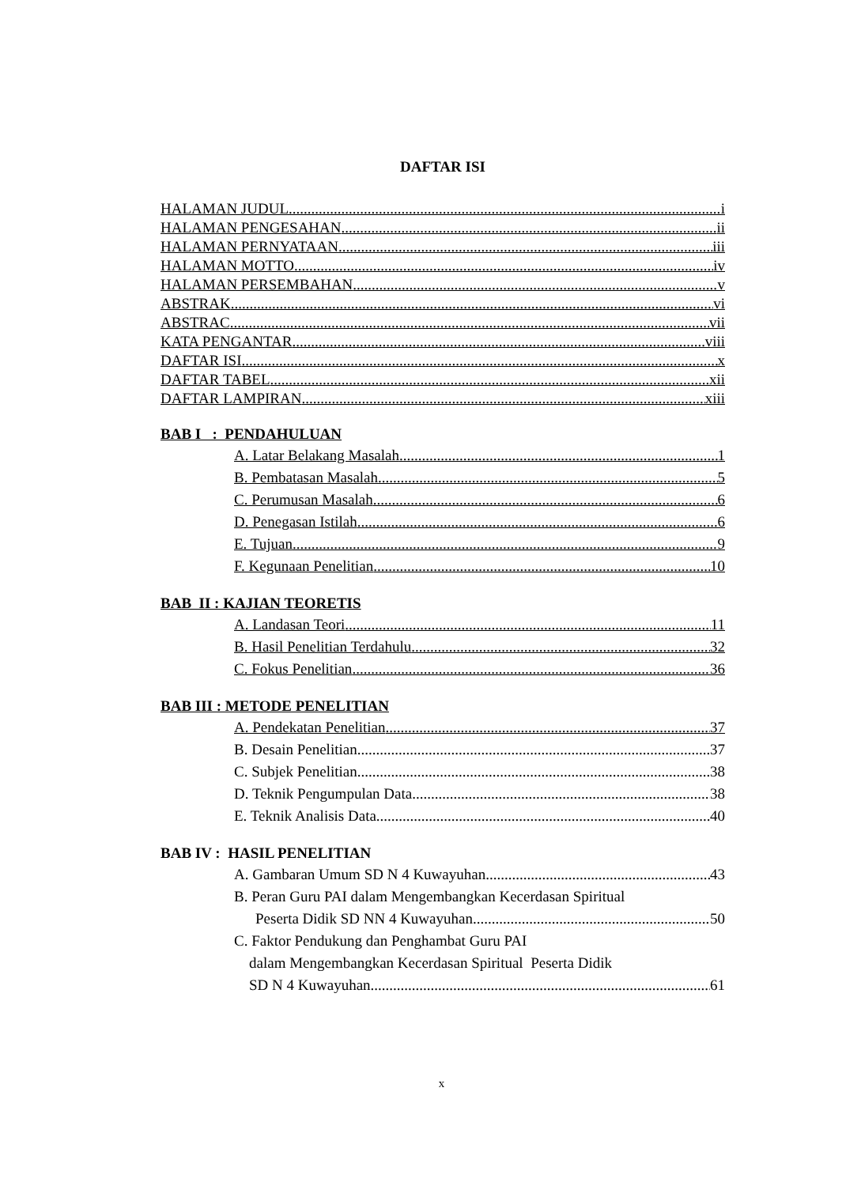DAFTAR ISI
HALAMAN JUDUL i
HALAMAN PENGESAHAN ii
HALAMAN PERNYATAAN iii
HALAMAN MOTTO iv
HALAMAN PERSEMBAHAN v
ABSTRAK vi
ABSTRAC vii
KATA PENGANTAR viii
DAFTAR ISI x
DAFTAR TABEL xii
DAFTAR LAMPIRAN xiii
BAB I : PENDAHULUAN
A. Latar Belakang Masalah 1
B. Pembatasan Masalah 5
C. Perumusan Masalah 6
D. Penegasan Istilah 6
E. Tujuan 9
F. Kegunaan Penelitian 10
BAB II : KAJIAN TEORETIS
A. Landasan Teori 11
B. Hasil Penelitian Terdahulu 32
C. Fokus Penelitian 36
BAB III : METODE PENELITIAN
A. Pendekatan Penelitian 37
B. Desain Penelitian 37
C. Subjek Penelitian 38
D. Teknik Pengumpulan Data 38
E. Teknik Analisis Data 40
BAB IV : HASIL PENELITIAN
A. Gambaran Umum SD N 4 Kuwayuhan 43
B. Peran Guru PAI dalam Mengembangkan Kecerdasan Spiritual
Peserta Didik SD NN 4 Kuwayuhan 50
C. Faktor Pendukung dan Penghambat Guru PAI
dalam Mengembangkan Kecerdasan Spiritual Peserta Didik
SD N 4 Kuwayuhan 61
x